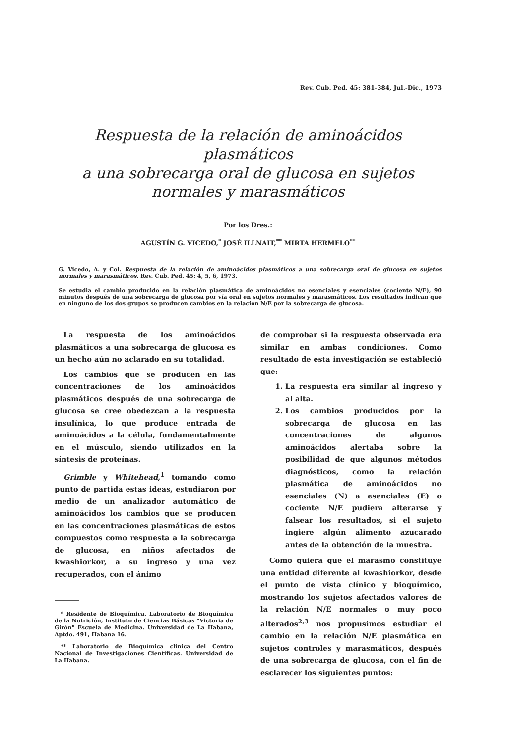Rev. Cub. Ped. 45: 381-384, Jul.-Dic., 1973
Respuesta de la relación de aminoácidos plasmáticos
a una sobrecarga oral de glucosa en sujetos
normales y marasmáticos
Por los Dres.:
AGUSTÍN G. VICEDO,<sup>*</sup> JOSÉ ILLNAIT,<sup>**</sup> MIRTA HERMELO<sup>**</sup>
G. Vicedo, A. y Col. Respuesta de la relación de aminoácidos plasmáticos a una sobrecarga oral de glucosa en sujetos normales y marasmáticos. Rev. Cub. Ped. 45: 4, 5, 6, 1973.
Se estudia el cambio producido en la relación plasmática de aminoácidos no esenciales y esenciales (cociente N/E), 90 minutos después de una sobrecarga de glucosa por vía oral en sujetos normales y marasmáticos. Los resultados indican que en ninguno de los dos grupos se producen cambios en la relación N/E por la sobrecarga de glucosa.
La respuesta de los aminoácidos plasmáticos a una sobrecarga de glucosa es un hecho aún no aclarado en su totalidad.
Los cambios que se producen en las concentraciones de los aminoácidos plasmáticos después de una sobrecarga de glucosa se cree obedezcan a la respuesta insulínica, lo que produce entrada de aminoácidos a la célula, fundamentalmente en el músculo, siendo utilizados en la síntesis de proteínas.
Grimble y Whitehead,<sup>1</sup> tomando como punto de partida estas ideas, estudiaron por medio de un analizador automático de aminoácidos los cambios que se producen en las concentraciones plasmáticas de estos compuestos como respuesta a la sobrecarga de glucosa, en niños afectados de kwashiorkor, a su ingreso y una vez recuperados, con el ánimo
* Residente de Bioquímica. Laboratorio de Bioquímica de la Nutrición, Instituto de Ciencias Básicas "Victoria de Girón" Escuela de Medicina. Universidad de La Habana, Aptdo. 491, Habana 16.
** Laboratorio de Bioquímica clínica del Centro Nacional de Investigaciones Científicas. Universidad de La Habana.
de comprobar si la respuesta observada era similar en ambas condiciones. Como resultado de esta investigación se estableció que:
1. La respuesta era similar al ingreso y al alta.
2. Los cambios producidos por la sobrecarga de glucosa en las concentraciones de algunos aminoácidos alertaba sobre la posibilidad de que algunos métodos diagnósticos, como la relación plasmática de aminoácidos no esenciales (N) a esenciales (E) o cociente N/E pudiera alterarse y falsear los resultados, si el sujeto ingiere algún alimento azucarado antes de la obtención de la muestra.
Como quiera que el marasmo constituye una entidad diferente al kwashiorkor, desde el punto de vista clínico y bioquímico, mostrando los sujetos afectados valores de la relación N/E normales o muy poco alterados<sup>2,3</sup> nos propusimos estudiar el cambio en la relación N/E plasmática en sujetos controles y marasmáticos, después de una sobrecarga de glucosa, con el fin de esclarecer los siguientes puntos: